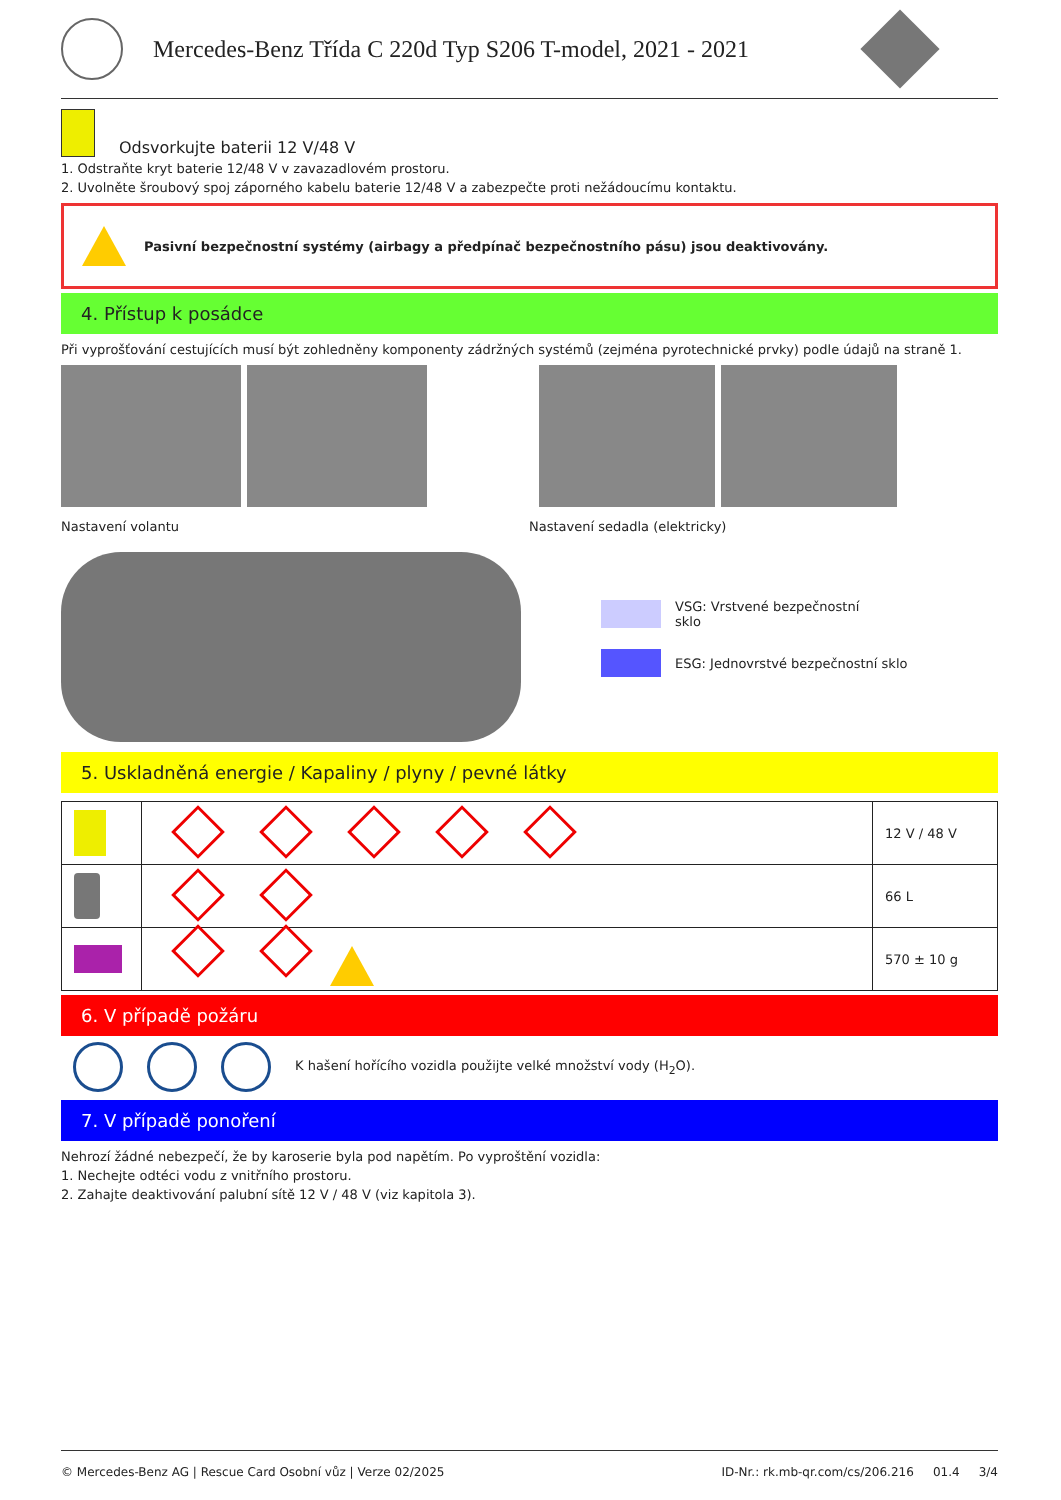Mercedes-Benz Třída C 220d Typ S206 T-model, 2021 - 2021
Odsvorkujte baterii 12 V/48 V
1. Odstraňte kryt baterie 12/48 V v zavazadlovém prostoru.
2. Uvolněte šroubový spoj záporného kabelu baterie 12/48 V a zabezpečte proti nežádoucímu kontaktu.
Pasivní bezpečnostní systémy (airbagy a předpínač bezpečnostního pásu) jsou deaktivovány.
4. Přístup k posádce
Při vyprošťování cestujících musí být zohledněny komponenty zádržných systémů (zejména pyrotechnické prvky) podle údajů na straně 1.
Nastavení volantu Nastavení sedadla (elektricky)
VSG: Vrstvené bezpečnostní sklo
ESG: Jednovrstvé bezpečnostní sklo
5. Uskladněná energie / Kapaliny / plyny / pevné látky
| | | 12 V / 48 V |
| | | 66 L |
| | | 570 ± 10 g |
6. V případě požáru
K hašení hořícího vozidla použijte velké množství vody (H<sub>2</sub>O).
7. V případě ponoření
Nehrozí žádné nebezpečí, že by karoserie byla pod napětím. Po vyproštění vozidla:
1. Nechejte odtéci vodu z vnitřního prostoru.
2. Zahajte deaktivování palubní sítě 12 V / 48 V (viz kapitola 3).
© Mercedes-Benz AG | Rescue Card Osobní vůz | Verze 02/2025 ID-Nr.: rk.mb-qr.com/cs/206.216 01.4 3/4